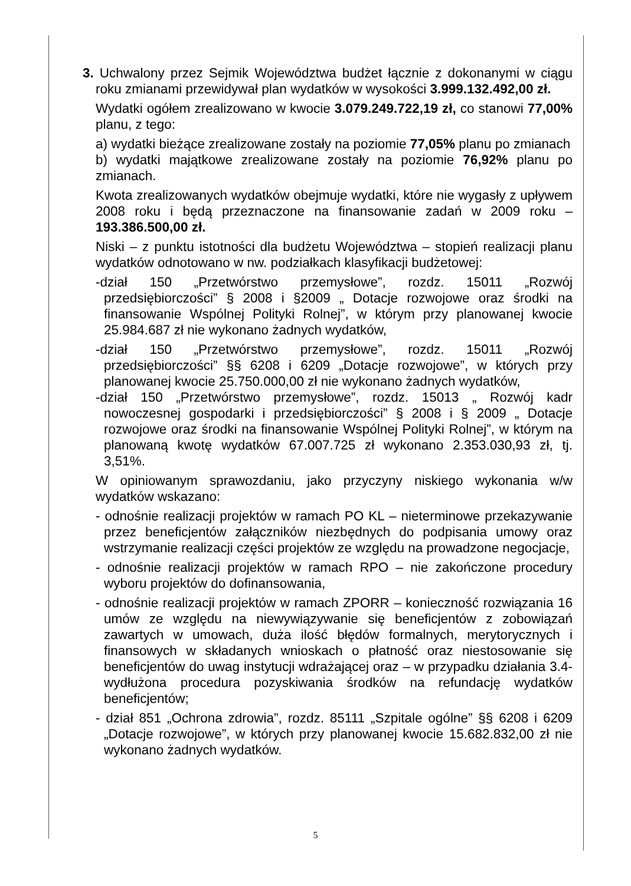3. Uchwalony przez Sejmik Województwa budżet łącznie z dokonanymi w ciągu roku zmianami przewidywał plan wydatków w wysokości 3.999.132.492,00 zł.
Wydatki ogółem zrealizowano w kwocie 3.079.249.722,19 zł, co stanowi 77,00% planu, z tego:
a) wydatki bieżące zrealizowane zostały na poziomie 77,05% planu po zmianach
b) wydatki majątkowe zrealizowane zostały na poziomie 76,92% planu po zmianach.
Kwota zrealizowanych wydatków obejmuje wydatki, które nie wygasły z upływem 2008 roku i będą przeznaczone na finansowanie zadań w 2009 roku – 193.386.500,00 zł.
Niski – z punktu istotności dla budżetu Województwa – stopień realizacji planu wydatków odnotowano w nw. podziałkach klasyfikacji budżetowej:
-dział 150 „Przetwórstwo przemysłowe”, rozdz. 15011 „Rozwój przedsiębiorczości” § 2008 i §2009 „ Dotacje rozwojowe oraz środki na finansowanie Wspólnej Polityki Rolnej”, w którym przy planowanej kwocie 25.984.687 zł nie wykonano żadnych wydatków,
-dział 150 „Przetwórstwo przemysłowe”, rozdz. 15011 „Rozwój przedsiębiorczości” §§ 6208 i 6209 „Dotacje rozwojowe”, w których przy planowanej kwocie 25.750.000,00 zł nie wykonano żadnych wydatków,
-dział 150 „Przetwórstwo przemysłowe”, rozdz. 15013 „ Rozwój kadr nowoczesnej gospodarki i przedsiębiorczości” § 2008 i § 2009 „ Dotacje rozwojowe oraz środki na finansowanie Wspólnej Polityki Rolnej”, w którym na planowaną kwotę wydatków 67.007.725 zł wykonano 2.353.030,93 zł, tj. 3,51%.
W opiniowanym sprawozdaniu, jako przyczyny niskiego wykonania w/w wydatków wskazano:
- odnośnie realizacji projektów w ramach PO KL – nieterminowe przekazywanie przez beneficjentów załączników niezbędnych do podpisania umowy oraz wstrzymanie realizacji części projektów ze względu na prowadzone negocjacje,
- odnośnie realizacji projektów w ramach RPO – nie zakończone procedury wyboru projektów do dofinansowania,
- odnośnie realizacji projektów w ramach ZPORR – konieczność rozwiązania 16 umów ze względu na niewywiązywanie się beneficjentów z zobowiązań zawartych w umowach, duża ilość błędów formalnych, merytorycznych i finansowych w składanych wnioskach o płatność oraz niestosowanie się beneficjentów do uwag instytucji wdrażającej oraz – w przypadku działania 3.4- wydłużona procedura pozyskiwania środków na refundację wydatków beneficjentów;
- dział 851 „Ochrona zdrowia”, rozdz. 85111 „Szpitale ogólne” §§ 6208 i 6209 „Dotacje rozwojowe”, w których przy planowanej kwocie 15.682.832,00 zł nie wykonano żadnych wydatków.
5